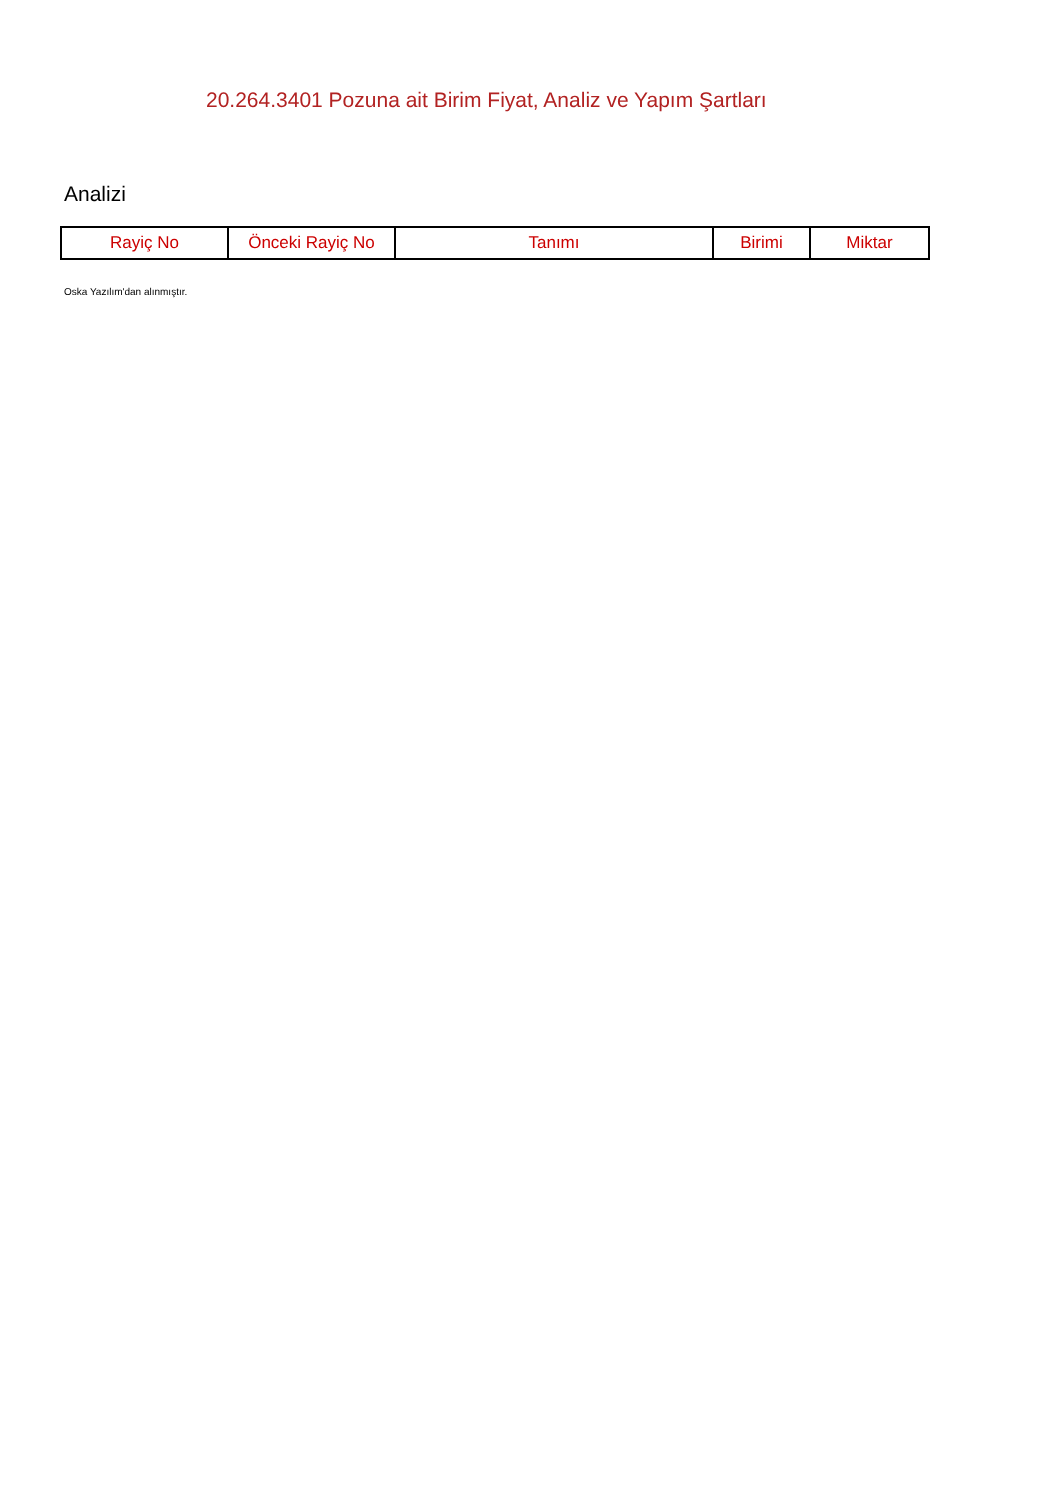20.264.3401 Pozuna ait Birim Fiyat, Analiz ve Yapım Şartları
Analizi
| Rayiç No | Önceki Rayiç No | Tanımı | Birimi | Miktar |
| --- | --- | --- | --- | --- |
Oska Yazılım'dan alınmıştır.